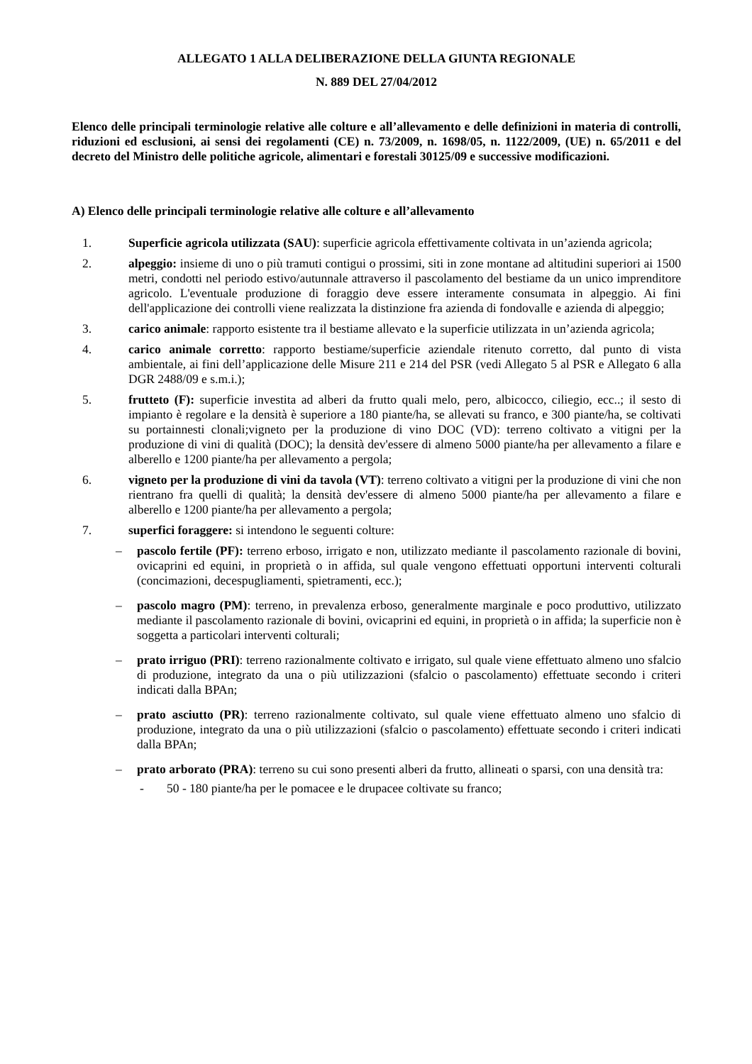ALLEGATO 1 ALLA DELIBERAZIONE DELLA GIUNTA REGIONALE
N. 889 DEL 27/04/2012
Elenco delle principali terminologie relative alle colture e all’allevamento e delle definizioni in materia di controlli, riduzioni ed esclusioni, ai sensi dei regolamenti (CE) n. 73/2009, n. 1698/05, n. 1122/2009, (UE) n. 65/2011 e del decreto del Ministro delle politiche agricole, alimentari e forestali 30125/09 e successive modificazioni.
A) Elenco delle principali terminologie relative alle colture e all’allevamento
1. Superficie agricola utilizzata (SAU): superficie agricola effettivamente coltivata in un’azienda agricola;
2. alpeggio: insieme di uno o più tramuti contigui o prossimi, siti in zone montane ad altitudini superiori ai 1500 metri, condotti nel periodo estivo/autunnale attraverso il pascolamento del bestiame da un unico imprenditore agricolo. L'eventuale produzione di foraggio deve essere interamente consumata in alpeggio. Ai fini dell'applicazione dei controlli viene realizzata la distinzione fra azienda di fondovalle e azienda di alpeggio;
3. carico animale: rapporto esistente tra il bestiame allevato e la superficie utilizzata in un’azienda agricola;
4. carico animale corretto: rapporto bestiame/superficie aziendale ritenuto corretto, dal punto di vista ambientale, ai fini dell’applicazione delle Misure 211 e 214 del PSR (vedi Allegato 5 al PSR e Allegato 6 alla DGR 2488/09 e s.m.i.);
5. frutteto (F): superficie investita ad alberi da frutto quali melo, pero, albicocco, ciliegio, ecc..; il sesto di impianto è regolare e la densità è superiore a 180 piante/ha, se allevati su franco, e 300 piante/ha, se coltivati su portainnesti clonali;vigneto per la produzione di vino DOC (VD): terreno coltivato a vitigni per la produzione di vini di qualità (DOC); la densità dev'essere di almeno 5000 piante/ha per allevamento a filare e alberello e 1200 piante/ha per allevamento a pergola;
6. vigneto per la produzione di vini da tavola (VT): terreno coltivato a vitigni per la produzione di vini che non rientrano fra quelli di qualità; la densità dev'essere di almeno 5000 piante/ha per allevamento a filare e alberello e 1200 piante/ha per allevamento a pergola;
7. superfici foraggere: si intendono le seguenti colture:
– pascolo fertile (PF): terreno erboso, irrigato e non, utilizzato mediante il pascolamento razionale di bovini, ovicaprini ed equini, in proprietà o in affida, sul quale vengono effettuati opportuni interventi colturali (concimazioni, decespugliamenti, spietramenti, ecc.);
– pascolo magro (PM): terreno, in prevalenza erboso, generalmente marginale e poco produttivo, utilizzato mediante il pascolamento razionale di bovini, ovicaprini ed equini, in proprietà o in affida; la superficie non è soggetta a particolari interventi colturali;
– prato irriguo (PRI): terreno razionalmente coltivato e irrigato, sul quale viene effettuato almeno uno sfalcio di produzione, integrato da una o più utilizzazioni (sfalcio o pascolamento) effettuate secondo i criteri indicati dalla BPAn;
– prato asciutto (PR): terreno razionalmente coltivato, sul quale viene effettuato almeno uno sfalcio di produzione, integrato da una o più utilizzazioni (sfalcio o pascolamento) effettuate secondo i criteri indicati dalla BPAn;
– prato arborato (PRA): terreno su cui sono presenti alberi da frutto, allineati o sparsi, con una densità tra:
- 50 - 180 piante/ha per le pomacee e le drupacee coltivate su franco;